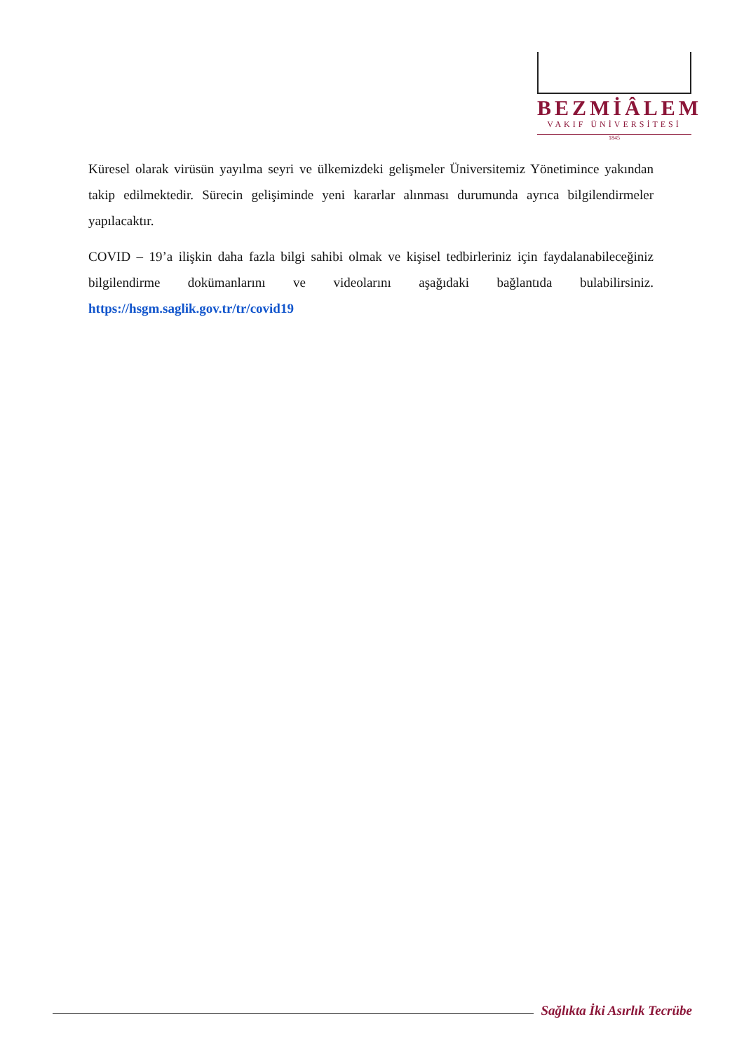BEZMİÂLEM
VAKIF ÜNİVERSİTESİ
1845
Küresel olarak virüsün yayılma seyri ve ülkemizdeki gelişmeler Üniversitemiz Yönetimince yakından takip edilmektedir. Sürecin gelişiminde yeni kararlar alınması durumunda ayrıca bilgilendirmeler yapılacaktır.
COVID – 19’a ilişkin daha fazla bilgi sahibi olmak ve kişisel tedbirleriniz için faydalanabileceğiniz bilgilendirme dokümanlarını ve videolarını aşağıdaki bağlantıda bulabilirsiniz. https://hsgm.saglik.gov.tr/tr/covid19
Sağlıkta İki Asırlık Tecrübe